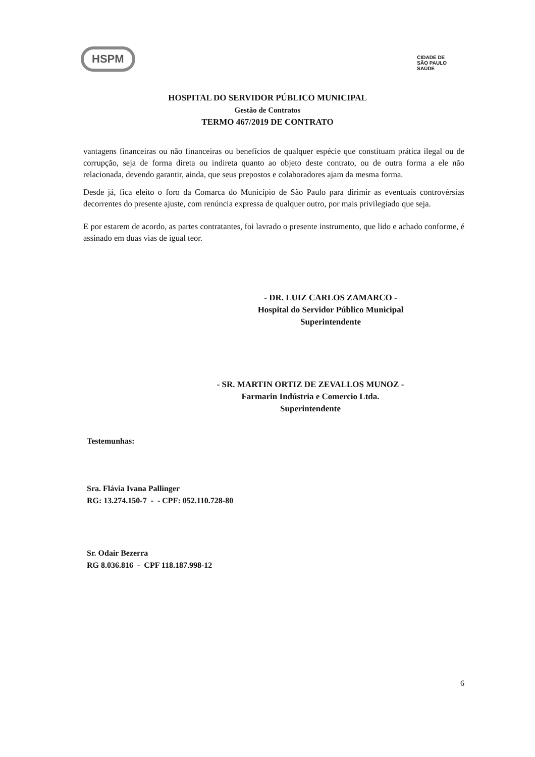HSPM
CIDADE DE
SÃO PAULO
SAÚDE
HOSPITAL DO SERVIDOR PÚBLICO MUNICIPAL
Gestão de Contratos
TERMO 467/2019 DE CONTRATO
vantagens financeiras ou não financeiras ou benefícios de qualquer espécie que constituam prática ilegal ou de corrupção, seja de forma direta ou indireta quanto ao objeto deste contrato, ou de outra forma a ele não relacionada, devendo garantir, ainda, que seus prepostos e colaboradores ajam da mesma forma.
Desde já, fica eleito o foro da Comarca do Município de São Paulo para dirimir as eventuais controvérsias decorrentes do presente ajuste, com renúncia expressa de qualquer outro, por mais privilegiado que seja.
E por estarem de acordo, as partes contratantes, foi lavrado o presente instrumento, que lido e achado conforme, é assinado em duas vias de igual teor.
- DR. LUIZ CARLOS ZAMARCO -
Hospital do Servidor Público Municipal
Superintendente
- SR. MARTIN ORTIZ DE ZEVALLOS MUNOZ -
Farmarin Indústria e Comercio Ltda.
Superintendente
Testemunhas:
Sra. Flávia Ivana Pallinger
RG: 13.274.150-7 - - CPF: 052.110.728-80
Sr. Odair Bezerra
RG 8.036.816 - CPF 118.187.998-12
6